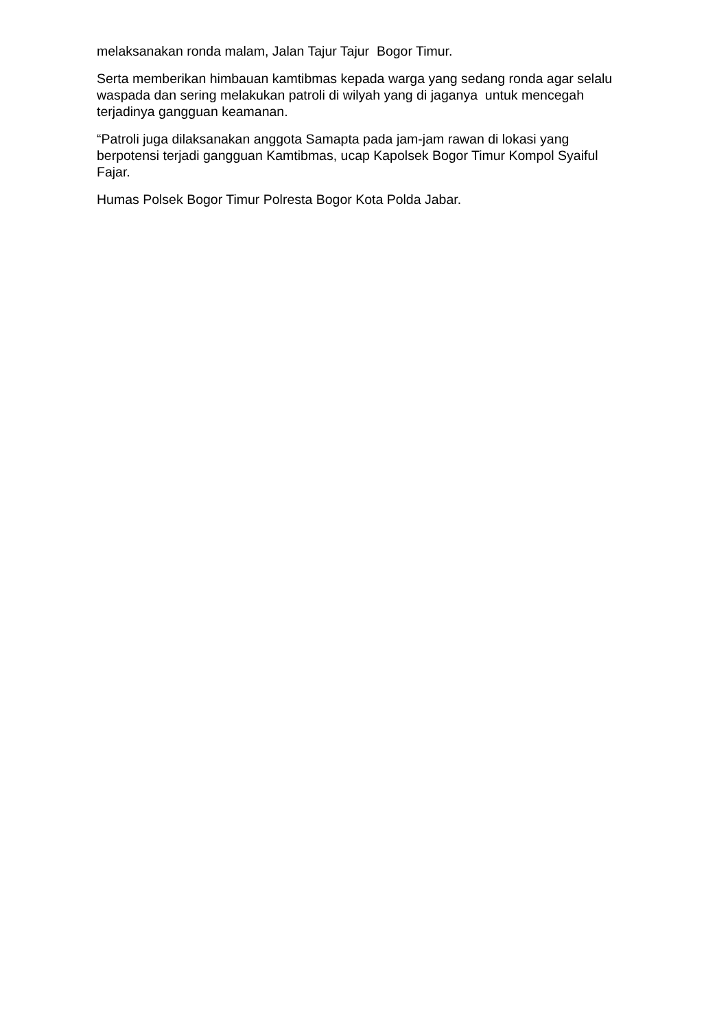melaksanakan ronda malam, Jalan Tajur Tajur Bogor Timur.
Serta memberikan himbauan kamtibmas kepada warga yang sedang ronda agar selalu waspada dan sering melakukan patroli di wilyah yang di jaganya untuk mencegah terjadinya gangguan keamanan.
“Patroli juga dilaksanakan anggota Samapta pada jam-jam rawan di lokasi yang berpotensi terjadi gangguan Kamtibmas, ucap Kapolsek Bogor Timur Kompol Syaiful Fajar.
Humas Polsek Bogor Timur Polresta Bogor Kota Polda Jabar.